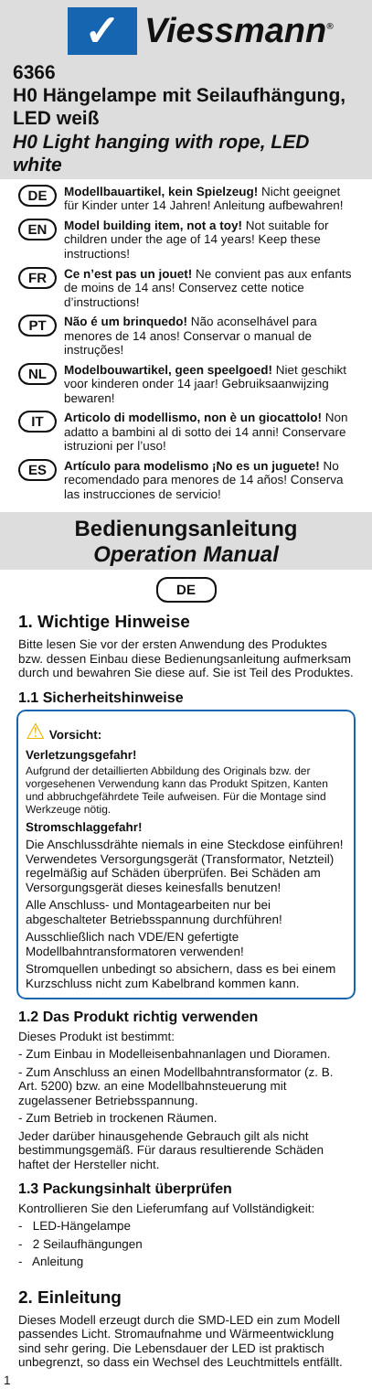✓
Viessmann<sup>®</sup>
6366
H0 Hängelampe mit Seilaufhängung, LED weiß
H0 Light hanging with rope, LED white
DE Modellbauartikel, kein Spielzeug! Nicht geeignet für Kinder unter 14 Jahren! Anleitung aufbewahren!
EN Model building item, not a toy! Not suitable for children under the age of 14 years! Keep these instructions!
FR Ce n’est pas un jouet! Ne convient pas aux enfants de moins de 14 ans! Conservez cette notice d’instructions!
PT Não é um brinquedo! Não aconselhável para menores de 14 anos! Conservar o manual de instruções!
NL Modelbouwartikel, geen speelgoed! Niet geschikt voor kinderen onder 14 jaar! Gebruiksaanwijzing bewaren!
IT Articolo di modellismo, non è un giocattolo! Non adatto a bambini al di sotto dei 14 anni! Conservare istruzioni per l’uso!
ES Artículo para modelismo ¡No es un juguete! No recomendado para menores de 14 años! Conserva las instrucciones de servicio!
Bedienungsanleitung
Operation Manual
DE
1. Wichtige Hinweise
Bitte lesen Sie vor der ersten Anwendung des Produktes bzw. dessen Einbau diese Bedienungsanleitung aufmerksam durch und bewahren Sie diese auf. Sie ist Teil des Produktes.
1.1 Sicherheitshinweise
⚠ Vorsicht:
Verletzungsgefahr!
Aufgrund der detaillierten Abbildung des Originals bzw. der vorgesehenen Verwendung kann das Produkt Spitzen, Kanten und abbruchgefährdete Teile aufweisen. Für die Montage sind Werkzeuge nötig.
Stromschlaggefahr!
Die Anschlussdrähte niemals in eine Steckdose einführen! Verwendetes Versorgungsgerät (Transformator, Netzteil) regelmäßig auf Schäden überprüfen. Bei Schäden am Versorgungsgerät dieses keinesfalls benutzen!
Alle Anschluss- und Montagearbeiten nur bei abgeschalteter Betriebsspannung durchführen!
Ausschließlich nach VDE/EN gefertigte Modellbahntransformatoren verwenden!
Stromquellen unbedingt so absichern, dass es bei einem Kurzschluss nicht zum Kabelbrand kommen kann.
1.2 Das Produkt richtig verwenden
Dieses Produkt ist bestimmt:
- Zum Einbau in Modelleisenbahnanlagen und Dioramen.
- Zum Anschluss an einen Modellbahntransformator (z. B. Art. 5200) bzw. an eine Modellbahnsteuerung mit zugelassener Betriebsspannung.
- Zum Betrieb in trockenen Räumen.
Jeder darüber hinausgehende Gebrauch gilt als nicht bestimmungsgemäß. Für daraus resultierende Schäden haftet der Hersteller nicht.
1.3 Packungsinhalt überprüfen
Kontrollieren Sie den Lieferumfang auf Vollständigkeit:
- LED-Hängelampe
- 2 Seilaufhängungen
- Anleitung
2. Einleitung
Dieses Modell erzeugt durch die SMD-LED ein zum Modell passendes Licht. Stromaufnahme und Wärmeentwicklung sind sehr gering. Die Lebensdauer der LED ist praktisch unbegrenzt, so dass ein Wechsel des Leuchtmittels entfällt.
1